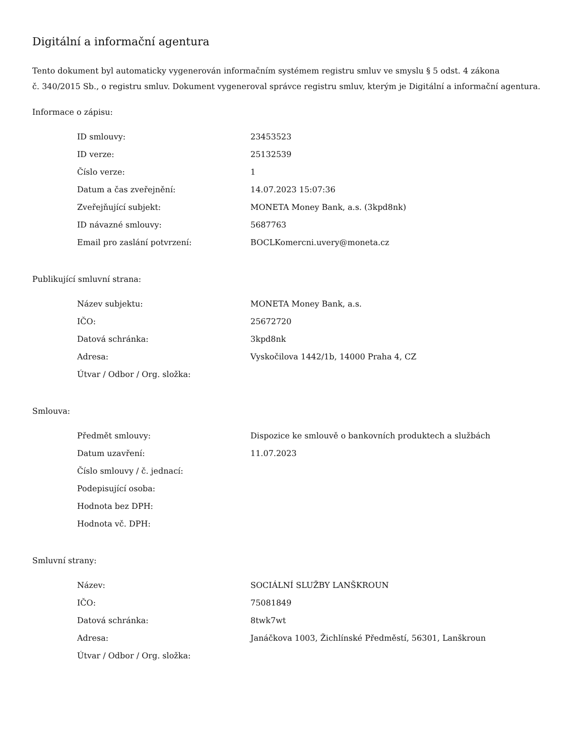Digitální a informační agentura
Tento dokument byl automaticky vygenerován informačním systémem registru smluv ve smyslu § 5 odst. 4 zákona
č. 340/2015 Sb., o registru smluv. Dokument vygeneroval správce registru smluv, kterým je Digitální a informační agentura.
Informace o zápisu:
| ID smlouvy: | 23453523 |
| ID verze: | 25132539 |
| Číslo verze: | 1 |
| Datum a čas zveřejnění: | 14.07.2023 15:07:36 |
| Zveřejňující subjekt: | MONETA Money Bank, a.s. (3kpd8nk) |
| ID návazné smlouvy: | 5687763 |
| Email pro zaslání potvrzení: | BOCLKomercni.uvery@moneta.cz |
Publikující smluvní strana:
| Název subjektu: | MONETA Money Bank, a.s. |
| IČO: | 25672720 |
| Datová schránka: | 3kpd8nk |
| Adresa: | Vyskočilova 1442/1b, 14000 Praha 4, CZ |
| Útvar / Odbor / Org. složka: | |
Smlouva:
| Předmět smlouvy: | Dispozice ke smlouvě o bankovních produktech a službách |
| Datum uzavření: | 11.07.2023 |
| Číslo smlouvy / č. jednací: | |
| Podepisující osoba: | |
| Hodnota bez DPH: | |
| Hodnota vč. DPH: | |
Smluvní strany:
| Název: | SOCIÁLNÍ SLUŽBY LANŠKROUN |
| IČO: | 75081849 |
| Datová schránka: | 8twk7wt |
| Adresa: | Janáčkova 1003, Žichlínské Předměstí, 56301, Lanškroun |
| Útvar / Odbor / Org. složka: | |